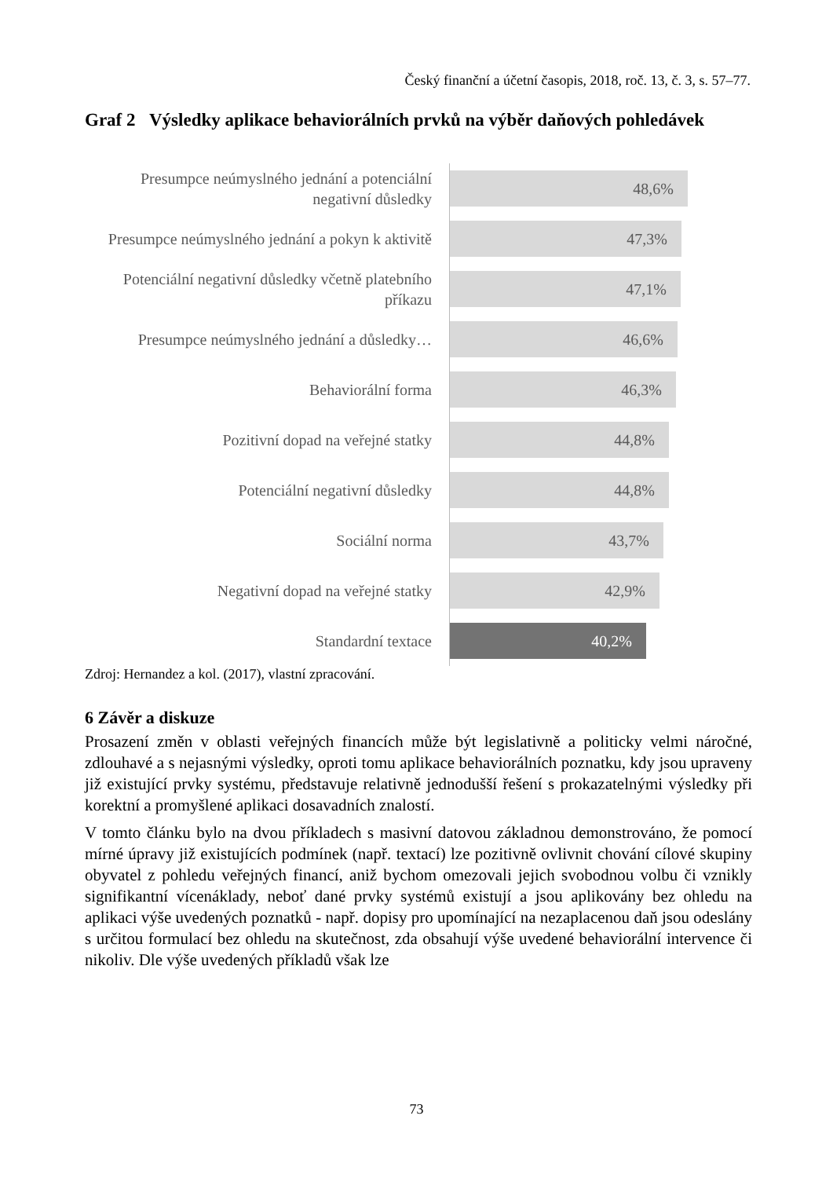Český finanční a účetní časopis, 2018, roč. 13, č. 3, s. 57–77.
Graf 2 Výsledky aplikace behaviorálních prvků na výběr daňových pohledávek
Presumpce neúmyslného jednání a potenciální negativní důsledky
48,6%
Presumpce neúmyslného jednání a pokyn k aktivitě
47,3%
Potenciální negativní důsledky včetně platebního příkazu
47,1%
Presumpce neúmyslného jednání a důsledky…
46,6%
Behaviorální forma
46,3%
Pozitivní dopad na veřejné statky
44,8%
Potenciální negativní důsledky
44,8%
Sociální norma
43,7%
Negativní dopad na veřejné statky
42,9%
Standardní textace
40,2%
Zdroj: Hernandez a kol. (2017), vlastní zpracování.
6 Závěr a diskuze
Prosazení změn v oblasti veřejných financích může být legislativně a politicky velmi náročné, zdlouhavé a s nejasnými výsledky, oproti tomu aplikace behaviorálních poznatku, kdy jsou upraveny již existující prvky systému, představuje relativně jednodušší řešení s prokazatelnými výsledky při korektní a promyšlené aplikaci dosavadních znalostí.
V tomto článku bylo na dvou příkladech s masivní datovou základnou demonstrováno, že pomocí mírné úpravy již existujících podmínek (např. textací) lze pozitivně ovlivnit chování cílové skupiny obyvatel z pohledu veřejných financí, aniž bychom omezovali jejich svobodnou volbu či vznikly signifikantní vícenáklady, neboť dané prvky systémů existují a jsou aplikovány bez ohledu na aplikaci výše uvedených poznatků - např. dopisy pro upomínající na nezaplacenou daň jsou odeslány s určitou formulací bez ohledu na skutečnost, zda obsahují výše uvedené behaviorální intervence či nikoliv. Dle výše uvedených příkladů však lze
73